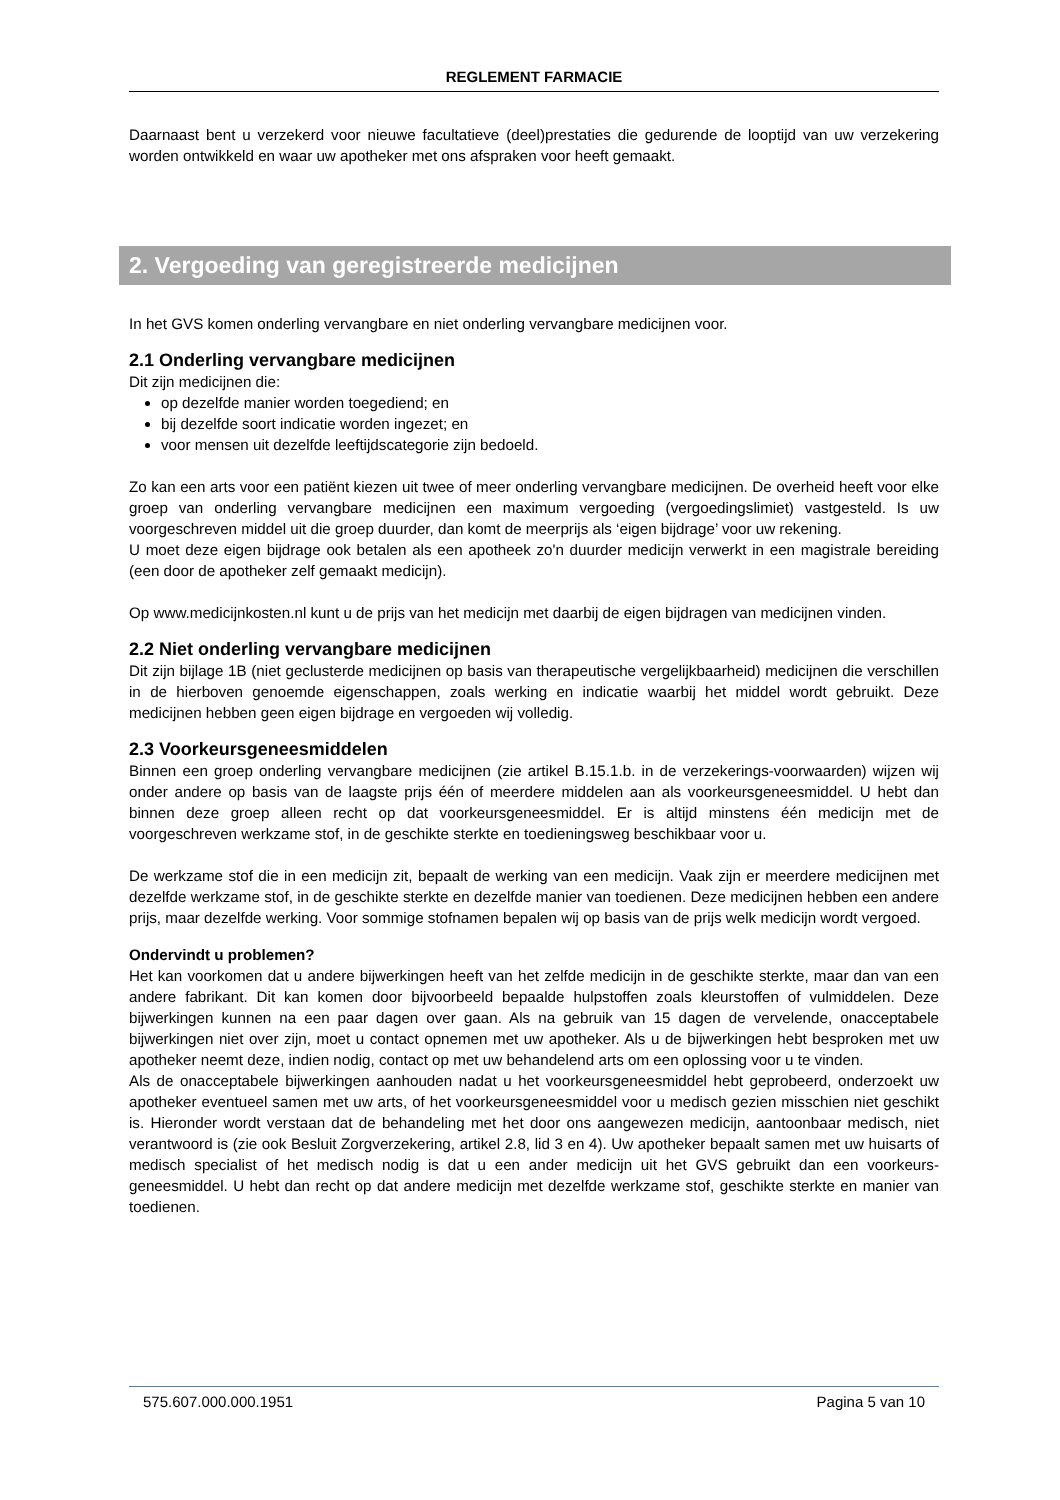REGLEMENT FARMACIE
Daarnaast bent u verzekerd voor nieuwe facultatieve (deel)prestaties die gedurende de looptijd van uw verzekering worden ontwikkeld en waar uw apotheker met ons afspraken voor heeft gemaakt.
2. Vergoeding van geregistreerde medicijnen
In het GVS komen onderling vervangbare en niet onderling vervangbare medicijnen voor.
2.1 Onderling vervangbare medicijnen
Dit zijn medicijnen die:
op dezelfde manier worden toegediend; en
bij dezelfde soort indicatie worden ingezet; en
voor mensen uit dezelfde leeftijdscategorie zijn bedoeld.
Zo kan een arts voor een patiënt kiezen uit twee of meer onderling vervangbare medicijnen. De overheid heeft voor elke groep van onderling vervangbare medicijnen een maximum vergoeding (vergoedingslimiet) vastgesteld. Is uw voorgeschreven middel uit die groep duurder, dan komt de meerprijs als ‘eigen bijdrage’ voor uw rekening.
U moet deze eigen bijdrage ook betalen als een apotheek zo'n duurder medicijn verwerkt in een magistrale bereiding (een door de apotheker zelf gemaakt medicijn).
Op www.medicijnkosten.nl kunt u de prijs van het medicijn met daarbij de eigen bijdragen van medicijnen vinden.
2.2 Niet onderling vervangbare medicijnen
Dit zijn bijlage 1B (niet geclusterde medicijnen op basis van therapeutische vergelijkbaarheid) medicijnen die verschillen in de hierboven genoemde eigenschappen, zoals werking en indicatie waarbij het middel wordt gebruikt. Deze medicijnen hebben geen eigen bijdrage en vergoeden wij volledig.
2.3 Voorkeursgeneesmiddelen
Binnen een groep onderling vervangbare medicijnen (zie artikel B.15.1.b. in de verzekerings-voorwaarden) wijzen wij onder andere op basis van de laagste prijs één of meerdere middelen aan als voorkeursgeneesmiddel. U hebt dan binnen deze groep alleen recht op dat voorkeursgeneesmiddel. Er is altijd minstens één medicijn met de voorgeschreven werkzame stof, in de geschikte sterkte en toedieningsweg beschikbaar voor u.
De werkzame stof die in een medicijn zit, bepaalt de werking van een medicijn. Vaak zijn er meerdere medicijnen met dezelfde werkzame stof, in de geschikte sterkte en dezelfde manier van toedienen. Deze medicijnen hebben een andere prijs, maar dezelfde werking. Voor sommige stofnamen bepalen wij op basis van de prijs welk medicijn wordt vergoed.
Ondervindt u problemen?
Het kan voorkomen dat u andere bijwerkingen heeft van het zelfde medicijn in de geschikte sterkte, maar dan van een andere fabrikant. Dit kan komen door bijvoorbeeld bepaalde hulpstoffen zoals kleurstoffen of vulmiddelen. Deze bijwerkingen kunnen na een paar dagen over gaan. Als na gebruik van 15 dagen de vervelende, onacceptabele bijwerkingen niet over zijn, moet u contact opnemen met uw apotheker. Als u de bijwerkingen hebt besproken met uw apotheker neemt deze, indien nodig, contact op met uw behandelend arts om een oplossing voor u te vinden.
Als de onacceptabele bijwerkingen aanhouden nadat u het voorkeursgeneesmiddel hebt geprobeerd, onderzoekt uw apotheker eventueel samen met uw arts, of het voorkeursgeneesmiddel voor u medisch gezien misschien niet geschikt is. Hieronder wordt verstaan dat de behandeling met het door ons aangewezen medicijn, aantoonbaar medisch, niet verantwoord is (zie ook Besluit Zorgverzekering, artikel 2.8, lid 3 en 4). Uw apotheker bepaalt samen met uw huisarts of medisch specialist of het medisch nodig is dat u een ander medicijn uit het GVS gebruikt dan een voorkeurs-geneesmiddel. U hebt dan recht op dat andere medicijn met dezelfde werkzame stof, geschikte sterkte en manier van toedienen.
575.607.000.000.1951 Pagina 5 van 10